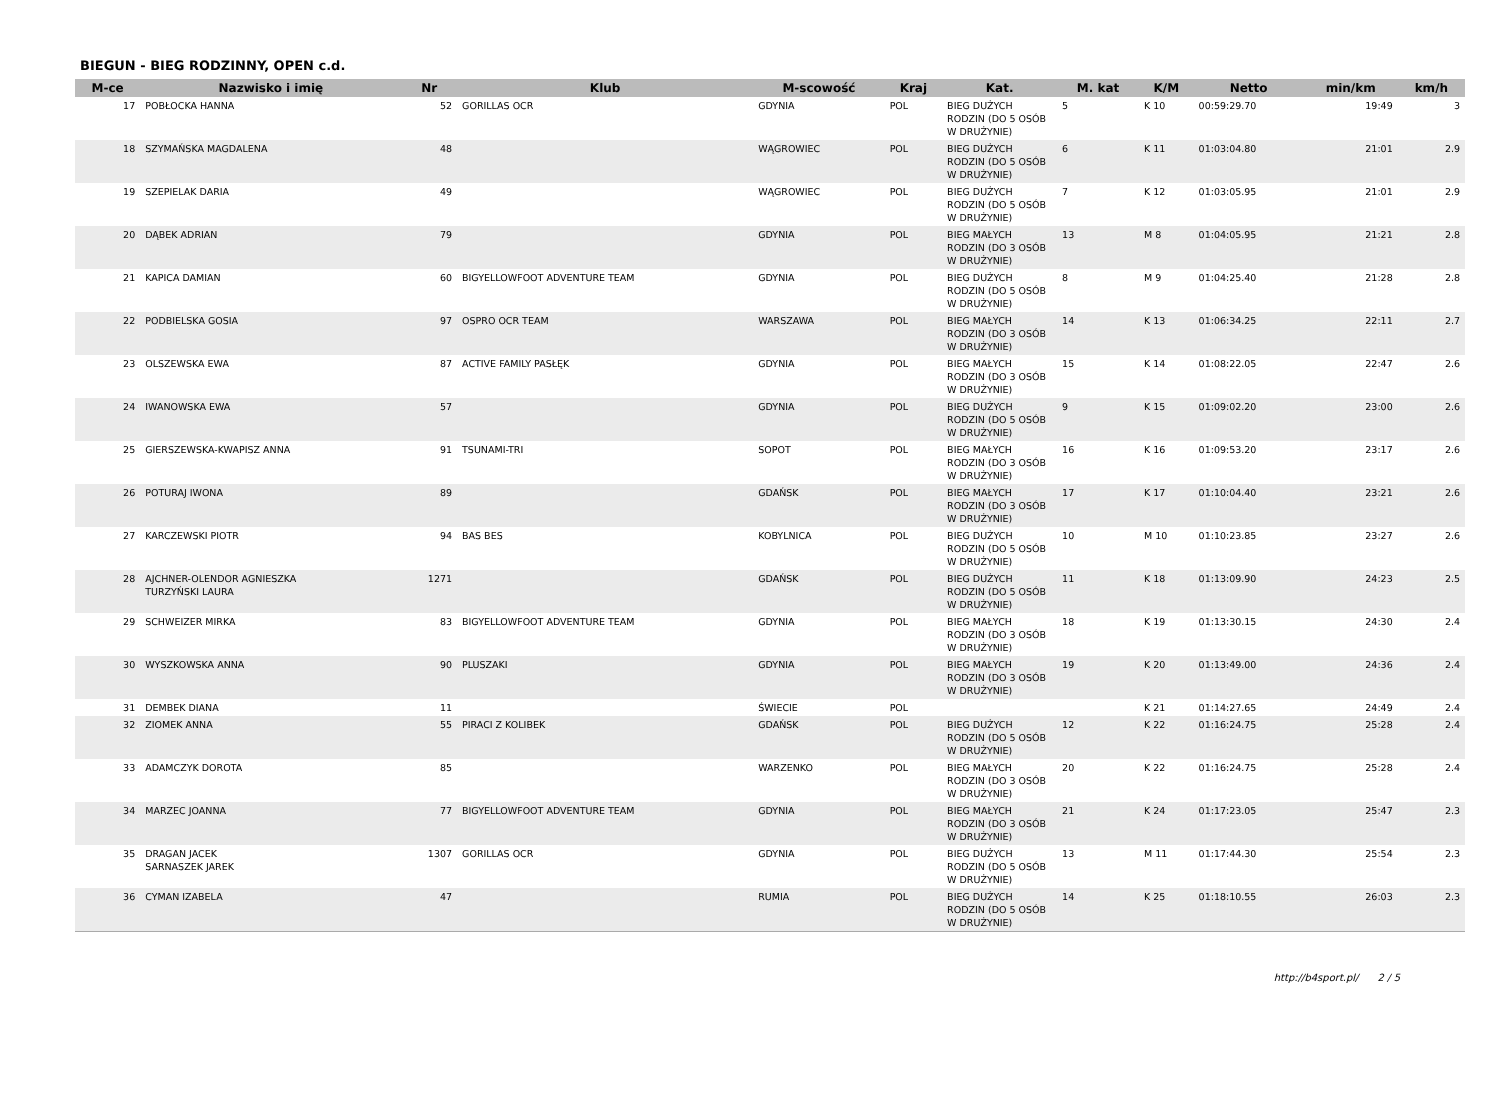BIEGUN - BIEG RODZINNY, OPEN c.d.
| M-ce | Nazwisko i imię | Nr | Klub | M-scowość | Kraj | Kat. | M. kat | K/M | Netto | min/km | km/h |
| --- | --- | --- | --- | --- | --- | --- | --- | --- | --- | --- | --- |
| 17 | POBŁOCKA HANNA | 52 | GORILLAS OCR | GDYNIA | POL | BIEG DUŻYCH RODZIN (DO 5 OSÓB W DRUŻYNIE) | 5 | K 10 | 00:59:29.70 | 19:49 | 3 |
| 18 | SZYMAŃSKA MAGDALENA | 48 | | WĄGROWIEC | POL | BIEG DUŻYCH RODZIN (DO 5 OSÓB W DRUŻYNIE) | 6 | K 11 | 01:03:04.80 | 21:01 | 2.9 |
| 19 | SZEPIELAK DARIA | 49 | | WĄGROWIEC | POL | BIEG DUŻYCH RODZIN (DO 5 OSÓB W DRUŻYNIE) | 7 | K 12 | 01:03:05.95 | 21:01 | 2.9 |
| 20 | DĄBEK ADRIAN | 79 | | GDYNIA | POL | BIEG MAŁYCH RODZIN (DO 3 OSÓB W DRUŻYNIE) | 13 | M 8 | 01:04:05.95 | 21:21 | 2.8 |
| 21 | KAPICA DAMIAN | 60 | BIGYELLOWFOOT ADVENTURE TEAM | GDYNIA | POL | BIEG DUŻYCH RODZIN (DO 5 OSÓB W DRUŻYNIE) | 8 | M 9 | 01:04:25.40 | 21:28 | 2.8 |
| 22 | PODBIELSKA GOSIA | 97 | OSPRO OCR TEAM | WARSZAWA | POL | BIEG MAŁYCH RODZIN (DO 3 OSÓB W DRUŻYNIE) | 14 | K 13 | 01:06:34.25 | 22:11 | 2.7 |
| 23 | OLSZEWSKA EWA | 87 | ACTIVE FAMILY PASŁĘK | GDYNIA | POL | BIEG MAŁYCH RODZIN (DO 3 OSÓB W DRUŻYNIE) | 15 | K 14 | 01:08:22.05 | 22:47 | 2.6 |
| 24 | IWANOWSKA EWA | 57 | | GDYNIA | POL | BIEG DUŻYCH RODZIN (DO 5 OSÓB W DRUŻYNIE) | 9 | K 15 | 01:09:02.20 | 23:00 | 2.6 |
| 25 | GIERSZEWSKA-KWAPISZ ANNA | 91 | TSUNAMI-TRI | SOPOT | POL | BIEG MAŁYCH RODZIN (DO 3 OSÓB W DRUŻYNIE) | 16 | K 16 | 01:09:53.20 | 23:17 | 2.6 |
| 26 | POTURAJ IWONA | 89 | | GDAŃSK | POL | BIEG MAŁYCH RODZIN (DO 3 OSÓB W DRUŻYNIE) | 17 | K 17 | 01:10:04.40 | 23:21 | 2.6 |
| 27 | KARCZEWSKI PIOTR | 94 | BAS BES | KOBYLNICA | POL | BIEG DUŻYCH RODZIN (DO 5 OSÓB W DRUŻYNIE) | 10 | M 10 | 01:10:23.85 | 23:27 | 2.6 |
| 28 | AJCHNER-OLENDOR AGNIESZKA TURZYŃSKI LAURA | 1271 | | GDAŃSK | POL | BIEG DUŻYCH RODZIN (DO 5 OSÓB W DRUŻYNIE) | 11 | K 18 | 01:13:09.90 | 24:23 | 2.5 |
| 29 | SCHWEIZER MIRKA | 83 | BIGYELLOWFOOT ADVENTURE TEAM | GDYNIA | POL | BIEG MAŁYCH RODZIN (DO 3 OSÓB W DRUŻYNIE) | 18 | K 19 | 01:13:30.15 | 24:30 | 2.4 |
| 30 | WYSZKOWSKA ANNA | 90 | PLUSZAKI | GDYNIA | POL | BIEG MAŁYCH RODZIN (DO 3 OSÓB W DRUŻYNIE) | 19 | K 20 | 01:13:49.00 | 24:36 | 2.4 |
| 31 | DEMBEK DIANA | 11 | | ŚWIECIE | POL | | | K 21 | 01:14:27.65 | 24:49 | 2.4 |
| 32 | ZIOMEK ANNA | 55 | PIRACI Z KOLIBEK | GDAŃSK | POL | BIEG DUŻYCH RODZIN (DO 5 OSÓB W DRUŻYNIE) | 12 | K 22 | 01:16:24.75 | 25:28 | 2.4 |
| 33 | ADAMCZYK DOROTA | 85 | | WARZENKO | POL | BIEG MAŁYCH RODZIN (DO 3 OSÓB W DRUŻYNIE) | 20 | K 22 | 01:16:24.75 | 25:28 | 2.4 |
| 34 | MARZEC JOANNA | 77 | BIGYELLOWFOOT ADVENTURE TEAM | GDYNIA | POL | BIEG MAŁYCH RODZIN (DO 3 OSÓB W DRUŻYNIE) | 21 | K 24 | 01:17:23.05 | 25:47 | 2.3 |
| 35 | DRAGAN JACEK SARNASZEK JAREK | 1307 | GORILLAS OCR | GDYNIA | POL | BIEG DUŻYCH RODZIN (DO 5 OSÓB W DRUŻYNIE) | 13 | M 11 | 01:17:44.30 | 25:54 | 2.3 |
| 36 | CYMAN IZABELA | 47 | | RUMIA | POL | BIEG DUŻYCH RODZIN (DO 5 OSÓB W DRUŻYNIE) | 14 | K 25 | 01:18:10.55 | 26:03 | 2.3 |
http://b4sport.pl/ 2 / 5